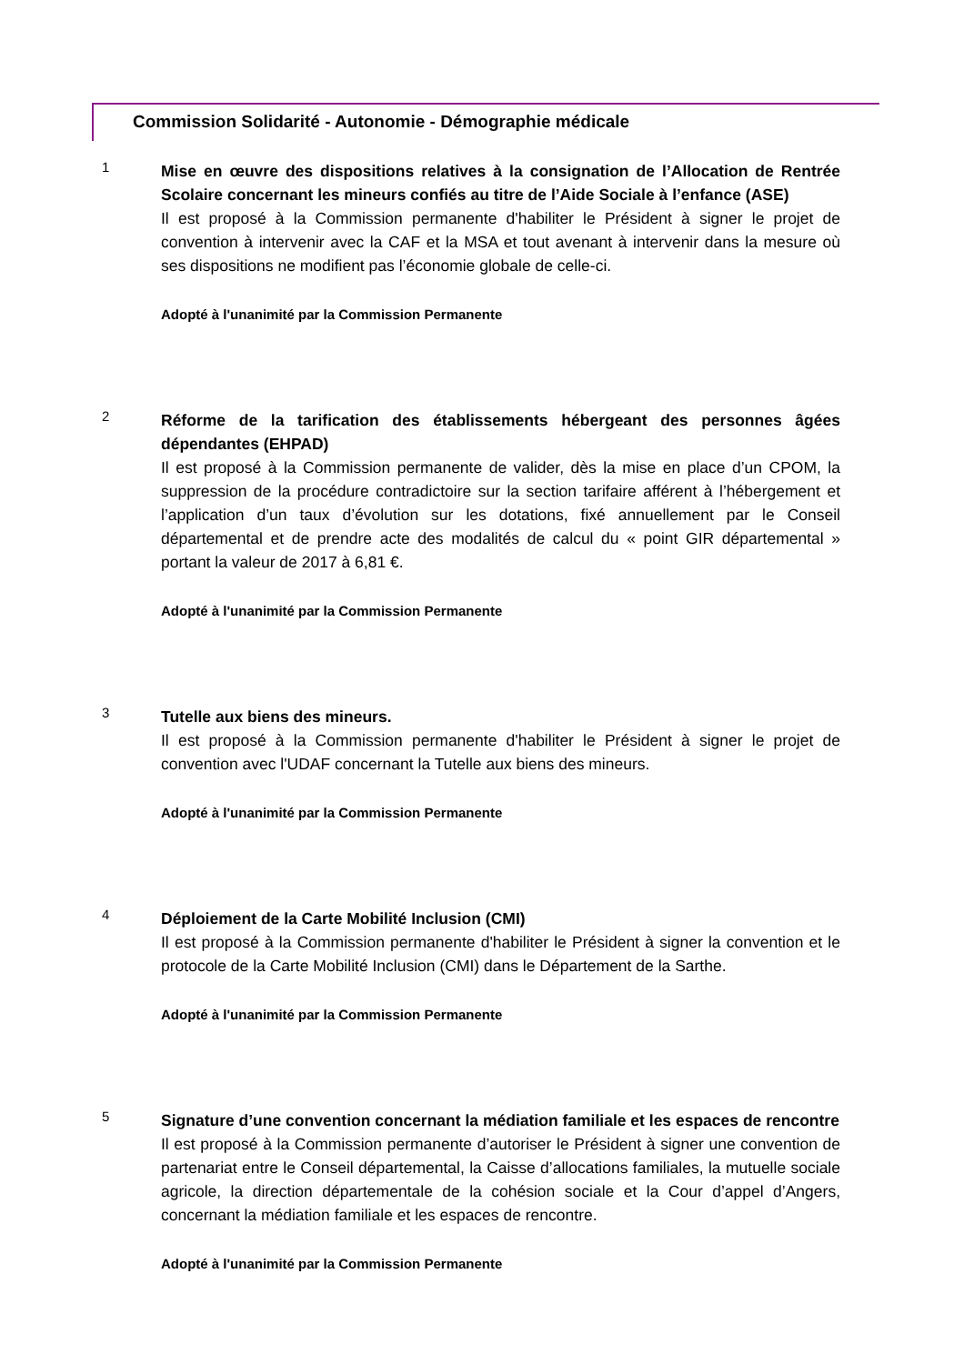Commission Solidarité - Autonomie - Démographie médicale
1
Mise en œuvre des dispositions relatives à la consignation de l’Allocation de Rentrée Scolaire concernant les mineurs confiés au titre de l’Aide Sociale à l’enfance (ASE)
Il est proposé à la Commission permanente d'habiliter le Président à signer le projet de convention à intervenir avec la CAF et la MSA et tout avenant à intervenir dans la mesure où ses dispositions ne modifient pas l’économie globale de celle-ci.
Adopté à l'unanimité par la Commission Permanente
2
Réforme de la tarification des établissements hébergeant des personnes âgées dépendantes (EHPAD)
Il est proposé à la Commission permanente de valider, dès la mise en place d’un CPOM, la suppression de la procédure contradictoire sur la section tarifaire afférent à l’hébergement et l’application d’un taux d’évolution sur les dotations, fixé annuellement par le Conseil départemental et de prendre acte des modalités de calcul du « point GIR départemental » portant la valeur de 2017 à 6,81 €.
Adopté à l'unanimité par la Commission Permanente
3
Tutelle aux biens des mineurs.
Il est proposé à la Commission permanente d'habiliter le Président à signer le projet de convention avec l'UDAF concernant la Tutelle aux biens des mineurs.
Adopté à l'unanimité par la Commission Permanente
4
Déploiement de la Carte Mobilité Inclusion (CMI)
Il est proposé à la Commission permanente d'habiliter le Président à signer la convention et le protocole de la Carte Mobilité Inclusion (CMI) dans le Département de la Sarthe.
Adopté à l'unanimité par la Commission Permanente
5
Signature d’une convention concernant la médiation familiale et les espaces de rencontre
Il est proposé à la Commission permanente d’autoriser le Président à signer une convention de partenariat entre le Conseil départemental, la Caisse d’allocations familiales, la mutuelle sociale agricole, la direction départementale de la cohésion sociale et la Cour d’appel d’Angers, concernant la médiation familiale et les espaces de rencontre.
Adopté à l'unanimité par la Commission Permanente